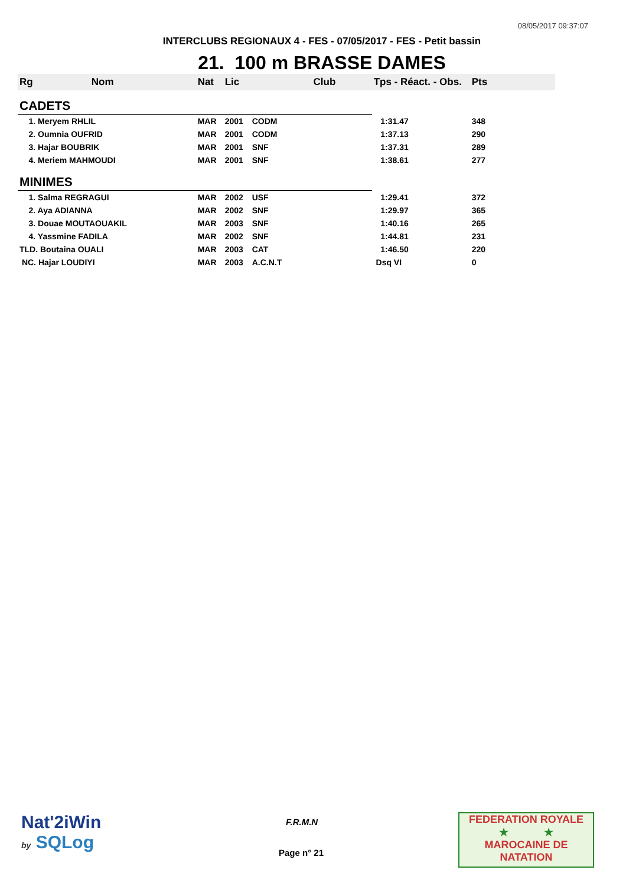08/05/2017 09:37:07
INTERCLUBS REGIONAUX 4 - FES - 07/05/2017 - FES - Petit bassin
21. 100 m BRASSE DAMES
| Rg Nom | | Nat | Lic | Club | Tps - Réact. - Obs. | Pts |
| --- | --- | --- | --- | --- | --- | --- |
| CADETS | | | | | | |
| 1. Meryem RHLIL | | MAR | 2001 | CODM | 1:31.47 | 348 |
| 2. Oumnia OUFRID | | MAR | 2001 | CODM | 1:37.13 | 290 |
| 3. Hajar BOUBRIK | | MAR | 2001 | SNF | 1:37.31 | 289 |
| 4. Meriem MAHMOUDI | | MAR | 2001 | SNF | 1:38.61 | 277 |
| MINIMES | | | | | | |
| 1. Salma REGRAGUI | | MAR | 2002 | USF | 1:29.41 | 372 |
| 2. Aya ADIANNA | | MAR | 2002 | SNF | 1:29.97 | 365 |
| 3. Douae MOUTAOUAKIL | | MAR | 2003 | SNF | 1:40.16 | 265 |
| 4. Yassmine FADILA | | MAR | 2002 | SNF | 1:44.81 | 231 |
| TLD. Boutaina OUALI | | MAR | 2003 | CAT | 1:46.50 | 220 |
| NC. Hajar LOUDIYI | | MAR | 2003 | A.C.N.T | Dsq VI | 0 |
Nat'2iWin
by SQLog
F.R.M.N
Page n° 21
FEDERATION ROYALE
★ ★
MAROCAINE DE NATATION